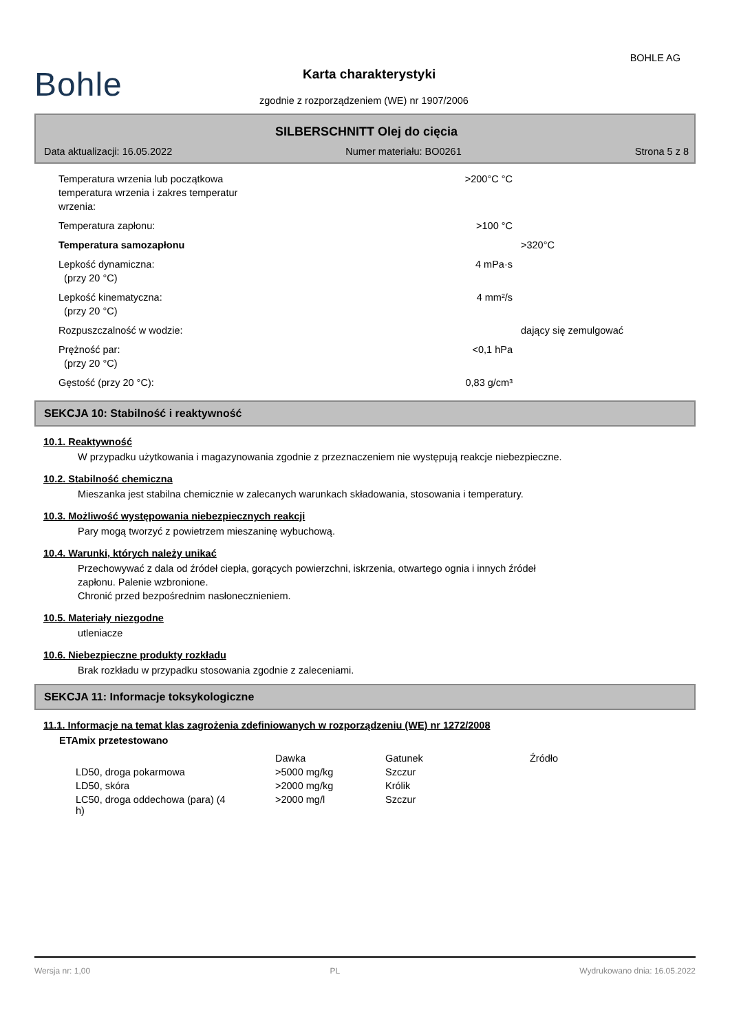BOHLE AG
Bohle Karta charakterystyki
zgodnie z rozporządzeniem (WE) nr 1907/2006
SILBERSCHNITT Olej do cięcia
Data aktualizacji: 16.05.2022 Numer materiału: BO0261 Strona 5 z 8
| Temperatura wrzenia lub początkowa temperatura wrzenia i zakres temperatur wrzenia: | >200°C °C | |
| Temperatura zapłonu: | >100 °C | |
| Temperatura samozapłonu | | >320°C |
| Lepkość dynamiczna: (przy 20 °C) | 4 mPa·s | |
| Lepkość kinematyczna: (przy 20 °C) | 4 mm²/s | |
| Rozpuszczalność w wodzie: | | dający się zemulgować |
| Prężność par: (przy 20 °C) | <0,1 hPa | |
| Gęstość (przy 20 °C): | 0,83 g/cm³ | |
SEKCJA 10: Stabilność i reaktywność
10.1. Reaktywność
W przypadku użytkowania i magazynowania zgodnie z przeznaczeniem nie występują reakcje niebezpieczne.
10.2. Stabilność chemiczna
Mieszanka jest stabilna chemicznie w zalecanych warunkach składowania, stosowania i temperatury.
10.3. Możliwość występowania niebezpiecznych reakcji
Pary mogą tworzyć z powietrzem mieszaninę wybuchową.
10.4. Warunki, których należy unikać
Przechowywać z dala od źródeł ciepła, gorących powierzchni, iskrzenia, otwartego ognia i innych źródeł
zapłonu. Palenie wzbronione.
Chronić przed bezpośrednim nasłonecznieniem.
10.5. Materiały niezgodne
utleniacze
10.6. Niebezpieczne produkty rozkładu
Brak rozkładu w przypadku stosowania zgodnie z zaleceniami.
SEKCJA 11: Informacje toksykologiczne
11.1. Informacje na temat klas zagrożenia zdefiniowanych w rozporządzeniu (WE) nr 1272/2008
ETAmix przetestowano
| | Dawka | Gatunek | Źródło |
| --- | --- | --- | --- |
| LD50, droga pokarmowa | >5000 mg/kg | Szczur | |
| LD50, skóra | >2000 mg/kg | Królik | |
| LC50, droga oddechowa (para) (4 h) | >2000 mg/l | Szczur | |
Wersja nr: 1,00 PL Wydrukowano dnia: 16.05.2022